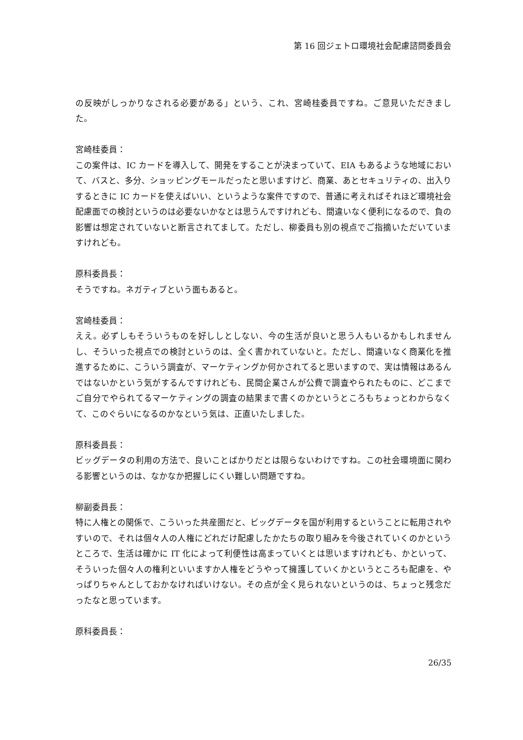第 16 回ジェトロ環境社会配慮諮問委員会
の反映がしっかりなされる必要がある」という、これ、宮崎桂委員ですね。ご意見いただきました。
宮崎桂委員：
この案件は、IC カードを導入して、開発をすることが決まっていて、EIA もあるような地域において、バスと、多分、ショッピングモールだったと思いますけど、商業、あとセキュリティの、出入りするときに IC カードを使えばいい、というような案件ですので、普通に考えればそれほど環境社会配慮面での検討というのは必要ないかなとは思うんですけれども、間違いなく便利になるので、負の影響は想定されていないと断言されてまして。ただし、柳委員も別の視点でご指摘いただいていますけれども。
原科委員長：
そうですね。ネガティブという面もあると。
宮崎桂委員：
ええ。必ずしもそういうものを好ししとしない、今の生活が良いと思う人もいるかもしれませんし、そういった視点での検討というのは、全く書かれていないと。ただし、間違いなく商業化を推進するために、こういう調査が、マーケティングか何かされてると思いますので、実は情報はあるんではないかという気がするんですけれども、民間企業さんが公費で調査やられたものに、どこまでご自分でやられてるマーケティングの調査の結果まで書くのかというところもちょっとわからなくて、このぐらいになるのかなという気は、正直いたしました。
原科委員長：
ビッグデータの利用の方法で、良いことばかりだとは限らないわけですね。この社会環境面に関わる影響というのは、なかなか把握しにくい難しい問題ですね。
柳副委員長：
特に人権との関係で、こういった共産圏だと、ビッグデータを国が利用するということに転用されやすいので、それは個々人の人権にどれだけ配慮したかたちの取り組みを今後されていくのかというところで、生活は確かに IT 化によって利便性は高まっていくとは思いますけれども、かといって、そういった個々人の権利といいますか人権をどうやって擁護していくかというところも配慮を、やっぱりちゃんとしておかなければいけない。その点が全く見られないというのは、ちょっと残念だったなと思っています。
原科委員長：
26/35